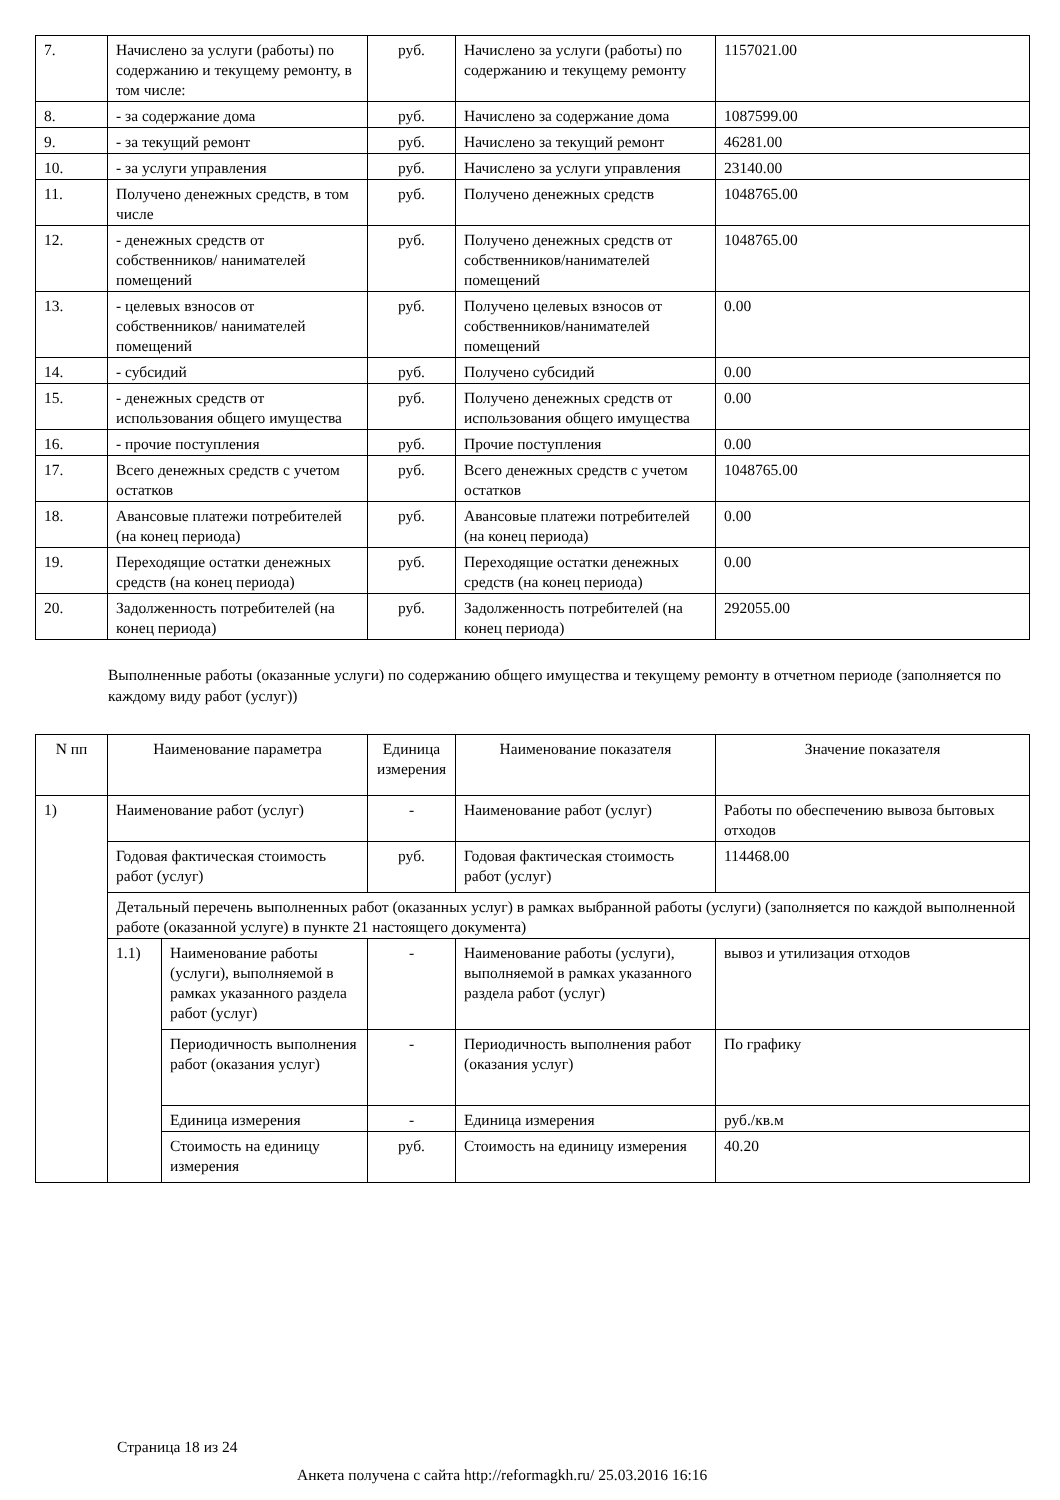| 7. | Начислено за услуги (работы) по содержанию и текущему ремонту, в том числе: | руб. | Начислено за услуги (работы) по содержанию и текущему ремонту | 1157021.00 |
| 8. | - за содержание дома | руб. | Начислено за содержание дома | 1087599.00 |
| 9. | - за текущий ремонт | руб. | Начислено за текущий ремонт | 46281.00 |
| 10. | - за услуги управления | руб. | Начислено за услуги управления | 23140.00 |
| 11. | Получено денежных средств, в том числе | руб. | Получено денежных средств | 1048765.00 |
| 12. | - денежных средств от собственников/ нанимателей помещений | руб. | Получено денежных средств от собственников/нанимателей помещений | 1048765.00 |
| 13. | - целевых взносов от собственников/ нанимателей помещений | руб. | Получено целевых взносов от собственников/нанимателей помещений | 0.00 |
| 14. | - субсидий | руб. | Получено субсидий | 0.00 |
| 15. | - денежных средств от использования общего имущества | руб. | Получено денежных средств от использования общего имущества | 0.00 |
| 16. | - прочие поступления | руб. | Прочие поступления | 0.00 |
| 17. | Всего денежных средств с учетом остатков | руб. | Всего денежных средств с учетом остатков | 1048765.00 |
| 18. | Авансовые платежи потребителей (на конец периода) | руб. | Авансовые платежи потребителей (на конец периода) | 0.00 |
| 19. | Переходящие остатки денежных средств (на конец периода) | руб. | Переходящие остатки денежных средств (на конец периода) | 0.00 |
| 20. | Задолженность потребителей (на конец периода) | руб. | Задолженность потребителей (на конец периода) | 292055.00 |
Выполненные работы (оказанные услуги) по содержанию общего имущества и текущему ремонту в отчетном периоде (заполняется по каждому виду работ (услуг))
| N пп | Наименование параметра | | Единица измерения | Наименование показателя | Значение показателя |
| --- | --- | --- | --- | --- | --- |
| 1) | Наименование работ (услуг) | | - | Наименование работ (услуг) | Работы по обеспечению вывоза бытовых отходов |
| | Годовая фактическая стоимость работ (услуг) | | руб. | Годовая фактическая стоимость работ (услуг) | 114468.00 |
| | Детальный перечень выполненных работ (оказанных услуг) в рамках выбранной работы (услуги) (заполняется по каждой выполненной работе (оказанной услуге) в пункте 21 настоящего документа) | | | | |
| | 1.1) | Наименование работы (услуги), выполняемой в рамках указанного раздела работ (услуг) | - | Наименование работы (услуги), выполняемой в рамках указанного раздела работ (услуг) | вывоз и утилизация отходов |
| | | Периодичность выполнения работ (оказания услуг) | - | Периодичность выполнения работ (оказания услуг) | По графику |
| | | Единица измерения | - | Единица измерения | руб./кв.м |
| | | Стоимость на единицу измерения | руб. | Стоимость на единицу измерения | 40.20 |
Страница 18 из 24
Анкета получена с сайта http://reformagkh.ru/ 25.03.2016 16:16